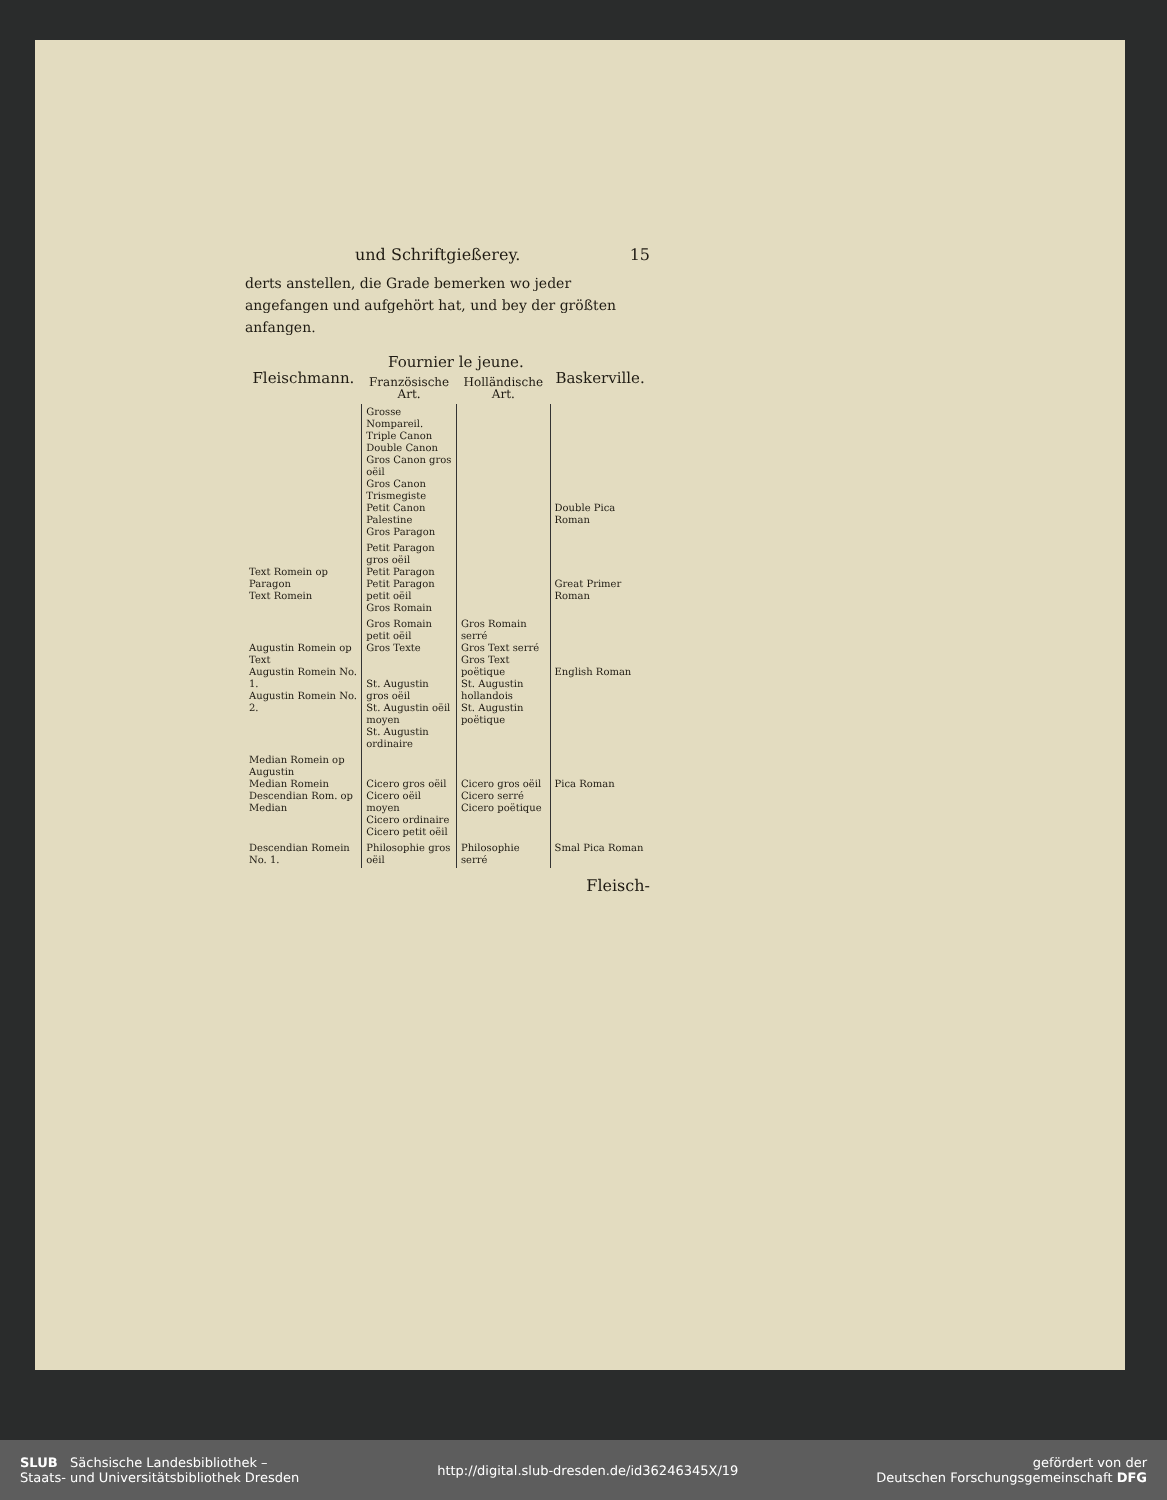und Schriftgießerey. 15
derts anstellen, die Grade bemerken wo jeder angefangen und aufgehört hat, und bey der größten anfangen.
| Fleischmann. | Fournier le jeune. | | Baskerville. |
| --- | --- | --- | --- |
| | Französische Art. | Holländische Art. | |
| | Grosse Nompareil. Triple Canon Double Canon Gros Canon gros oëil Gros Canon Trismegiste Petit Canon Palestine Gros Paragon | | Double Pica Roman |
| Text Romein op Paragon Text Romein | Petit Paragon gros oëil Petit Paragon Petit Paragon petit oëil Gros Romain | | Great Primer Roman |
| Augustin Romein op Text Augustin Romein No. 1. Augustin Romein No. 2. | Gros Romain petit oëil Gros Texte St. Augustin gros oëil St. Augustin oëil moyen St. Augustin ordinaire | Gros Romain serré Gros Text serré Gros Text poëtique St. Augustin hollandois St. Augustin poëtique | English Roman |
| Median Romein op Augustin Median Romein Descendian Rom. op Median | Cicero gros oëil Cicero oëil moyen Cicero ordinaire Cicero petit oëil | Cicero gros oëil Cicero serré Cicero poëtique | Pica Roman |
| Descendian Romein No. 1. | Philosophie gros oëil | Philosophie serré | Smal Pica Roman |
Fleisch-
SLUB Sächsische Landesbibliothek –
Staats- und Universitätsbibliothek Dresden
http://digital.slub-dresden.de/id36246345X/19
gefördert von der
Deutschen Forschungsgemeinschaft DFG